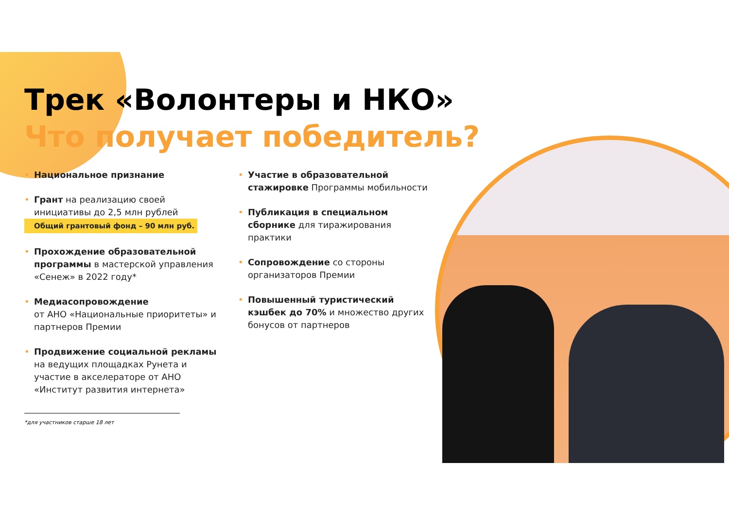Трек «Волонтеры и НКО»
Что получает победитель?
• Национальное признание
• Грант на реализацию своей инициативы до 2,5 млн рублей
Общий грантовый фонд – 90 млн руб.
• Прохождение образовательной программы в мастерской управления «Сенеж» в 2022 году*
• Медиасопровождение
от АНО «Национальные приоритеты» и партнеров Премии
• Продвижение социальной рекламы
на ведущих площадках Рунета и участие в акселераторе от АНО «Институт развития интернета»
• Участие в образовательной стажировке Программы мобильности
• Публикация в специальном сборнике для тиражирования практики
• Сопровождение со стороны организаторов Премии
• Повышенный туристический кэшбек до 70% и множество других бонусов от партнеров
*для участников старше 18 лет